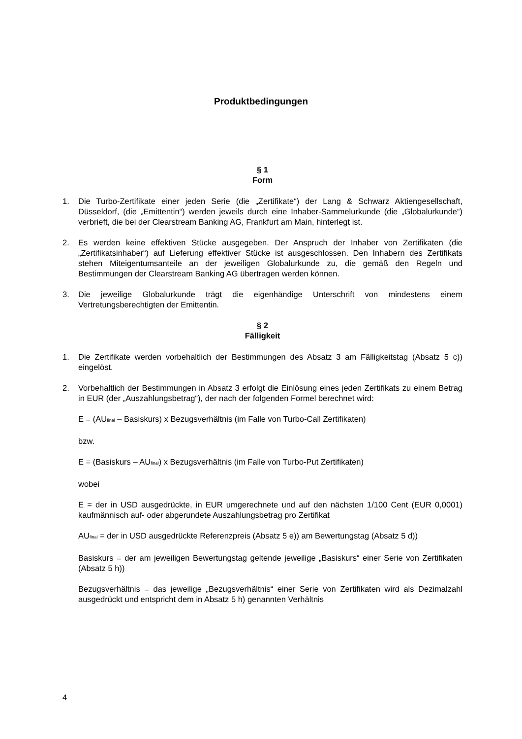Produktbedingungen
§ 1
Form
1. Die Turbo-Zertifikate einer jeden Serie (die „Zertifikate“) der Lang & Schwarz Aktiengesellschaft, Düsseldorf, (die „Emittentin“) werden jeweils durch eine Inhaber-Sammelurkunde (die „Globalurkunde“) verbrieft, die bei der Clearstream Banking AG, Frankfurt am Main, hinterlegt ist.
2. Es werden keine effektiven Stücke ausgegeben. Der Anspruch der Inhaber von Zertifikaten (die „Zertifikatsinhaber“) auf Lieferung effektiver Stücke ist ausgeschlossen. Den Inhabern des Zertifikats stehen Miteigentumsanteile an der jeweiligen Globalurkunde zu, die gemäß den Regeln und Bestimmungen der Clearstream Banking AG übertragen werden können.
3. Die jeweilige Globalurkunde trägt die eigenhändige Unterschrift von mindestens einem Vertretungsberechtigten der Emittentin.
§ 2
Fälligkeit
1. Die Zertifikate werden vorbehaltlich der Bestimmungen des Absatz 3 am Fälligkeitstag (Absatz 5 c)) eingelöst.
2. Vorbehaltlich der Bestimmungen in Absatz 3 erfolgt die Einlösung eines jeden Zertifikats zu einem Betrag in EUR (der „Auszahlungsbetrag“), der nach der folgenden Formel berechnet wird:
E = (AU<sub>final</sub> – Basiskurs) x Bezugsverhältnis (im Falle von Turbo-Call Zertifikaten)
bzw.
E = (Basiskurs – AU<sub>final</sub>) x Bezugsverhältnis (im Falle von Turbo-Put Zertifikaten)
wobei
E = der in USD ausgedrückte, in EUR umgerechnete und auf den nächsten 1/100 Cent (EUR 0,0001) kaufmännisch auf- oder abgerundete Auszahlungsbetrag pro Zertifikat
AU<sub>final</sub> = der in USD ausgedrückte Referenzpreis (Absatz 5 e)) am Bewertungstag (Absatz 5 d))
Basiskurs = der am jeweiligen Bewertungstag geltende jeweilige „Basiskurs“ einer Serie von Zertifikaten (Absatz 5 h))
Bezugsverhältnis = das jeweilige „Bezugsverhältnis“ einer Serie von Zertifikaten wird als Dezimalzahl ausgedrückt und entspricht dem in Absatz 5 h) genannten Verhältnis
4